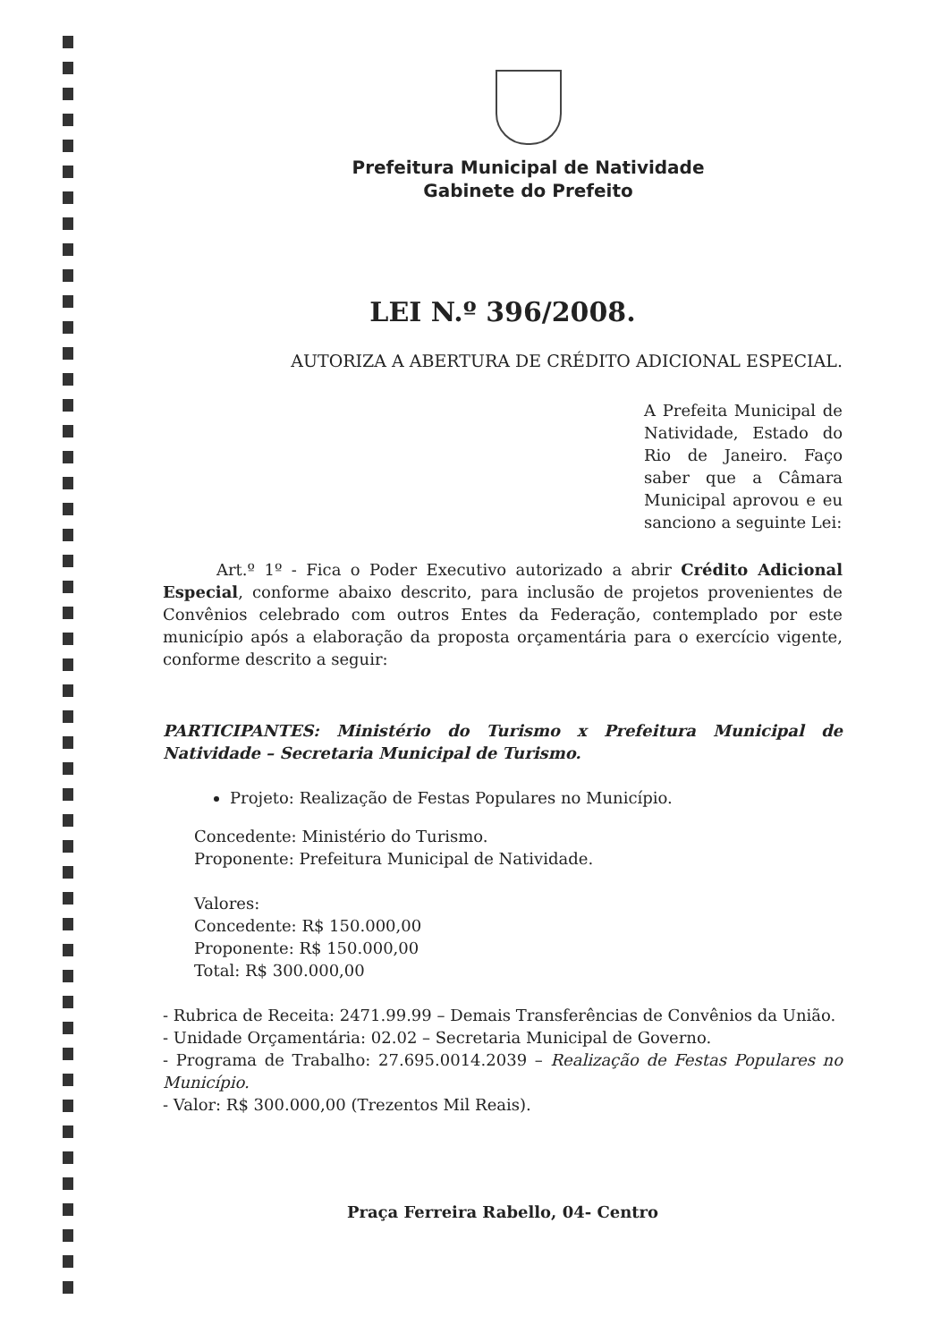Prefeitura Municipal de Natividade
Gabinete do Prefeito
LEI N.º 396/2008.
AUTORIZA A ABERTURA DE CRÉDITO ADICIONAL ESPECIAL.
A Prefeita Municipal de Natividade, Estado do Rio de Janeiro. Faço saber que a Câmara Municipal aprovou e eu sanciono a seguinte Lei:
Art.º 1º - Fica o Poder Executivo autorizado a abrir Crédito Adicional Especial, conforme abaixo descrito, para inclusão de projetos provenientes de Convênios celebrado com outros Entes da Federação, contemplado por este município após a elaboração da proposta orçamentária para o exercício vigente, conforme descrito a seguir:
PARTICIPANTES: Ministério do Turismo x Prefeitura Municipal de Natividade – Secretaria Municipal de Turismo.
Projeto: Realização de Festas Populares no Município.
Concedente: Ministério do Turismo.
Proponente: Prefeitura Municipal de Natividade.
Valores:
Concedente: R$ 150.000,00
Proponente: R$ 150.000,00
Total: R$ 300.000,00
- Rubrica de Receita: 2471.99.99 – Demais Transferências de Convênios da União.
- Unidade Orçamentária: 02.02 – Secretaria Municipal de Governo.
- Programa de Trabalho: 27.695.0014.2039 – Realização de Festas Populares no Município.
- Valor: R$ 300.000,00 (Trezentos Mil Reais).
Praça Ferreira Rabello, 04- Centro